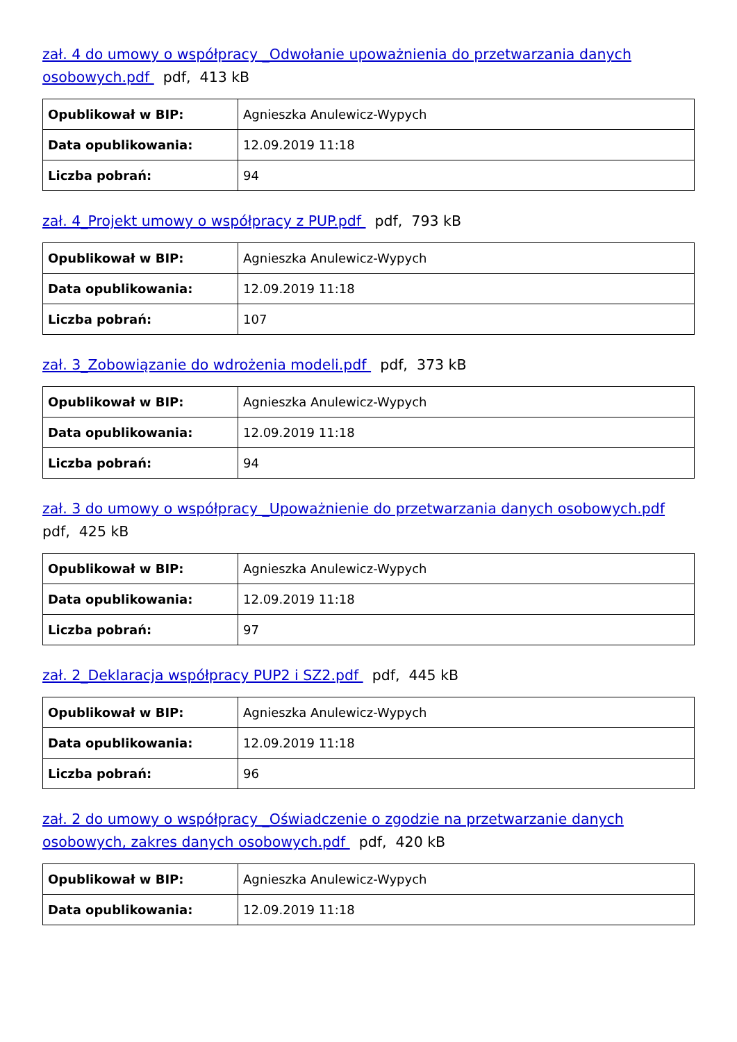zał. 4 do umowy o współpracy _Odwołanie upoważnienia do przetwarzania danych osobowych.pdf pdf, 413 kB
| Opublikował w BIP: | Agnieszka Anulewicz-Wypych |
| Data opublikowania: | 12.09.2019 11:18 |
| Liczba pobrań: | 94 |
zał. 4_Projekt umowy o współpracy z PUP.pdf pdf, 793 kB
| Opublikował w BIP: | Agnieszka Anulewicz-Wypych |
| Data opublikowania: | 12.09.2019 11:18 |
| Liczba pobrań: | 107 |
zał. 3_Zobowiązanie do wdrożenia modeli.pdf pdf, 373 kB
| Opublikował w BIP: | Agnieszka Anulewicz-Wypych |
| Data opublikowania: | 12.09.2019 11:18 |
| Liczba pobrań: | 94 |
zał. 3 do umowy o współpracy _Upoważnienie do przetwarzania danych osobowych.pdf
pdf, 425 kB
| Opublikował w BIP: | Agnieszka Anulewicz-Wypych |
| Data opublikowania: | 12.09.2019 11:18 |
| Liczba pobrań: | 97 |
zał. 2_Deklaracja współpracy PUP2 i SZ2.pdf pdf, 445 kB
| Opublikował w BIP: | Agnieszka Anulewicz-Wypych |
| Data opublikowania: | 12.09.2019 11:18 |
| Liczba pobrań: | 96 |
zał. 2 do umowy o współpracy _Oświadczenie o zgodzie na przetwarzanie danych osobowych, zakres danych osobowych.pdf pdf, 420 kB
| Opublikował w BIP: | Agnieszka Anulewicz-Wypych |
| Data opublikowania: | 12.09.2019 11:18 |